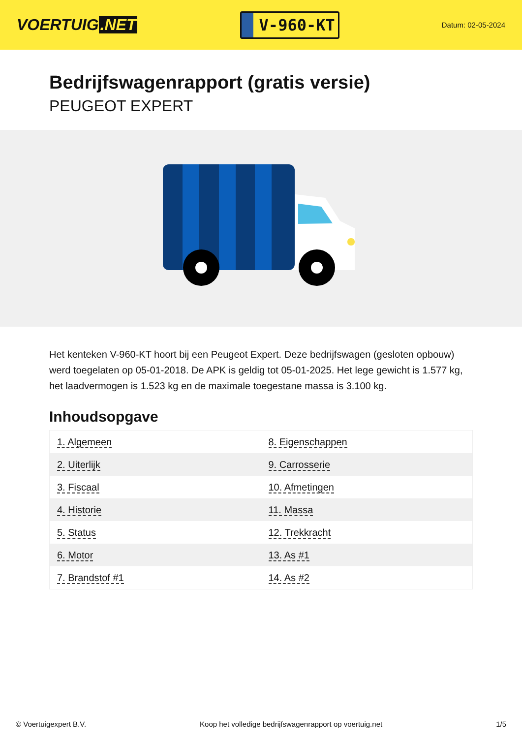VOERTUIG.NET
V-960-KT
Datum: 02-05-2024
Bedrijfswagenrapport (gratis versie)
PEUGEOT EXPERT
Het kenteken V-960-KT hoort bij een Peugeot Expert. Deze bedrijfswagen (gesloten opbouw) werd toegelaten op 05-01-2018. De APK is geldig tot 05-01-2025. Het lege gewicht is 1.577 kg, het laadvermogen is 1.523 kg en de maximale toegestane massa is 3.100 kg.
Inhoudsopgave
| 1. Algemeen | 8. Eigenschappen |
| 2. Uiterlijk | 9. Carrosserie |
| 3. Fiscaal | 10. Afmetingen |
| 4. Historie | 11. Massa |
| 5. Status | 12. Trekkracht |
| 6. Motor | 13. As #1 |
| 7. Brandstof #1 | 14. As #2 |
© Voertuigexpert B.V. Koop het volledige bedrijfswagenrapport op voertuig.net 1/5